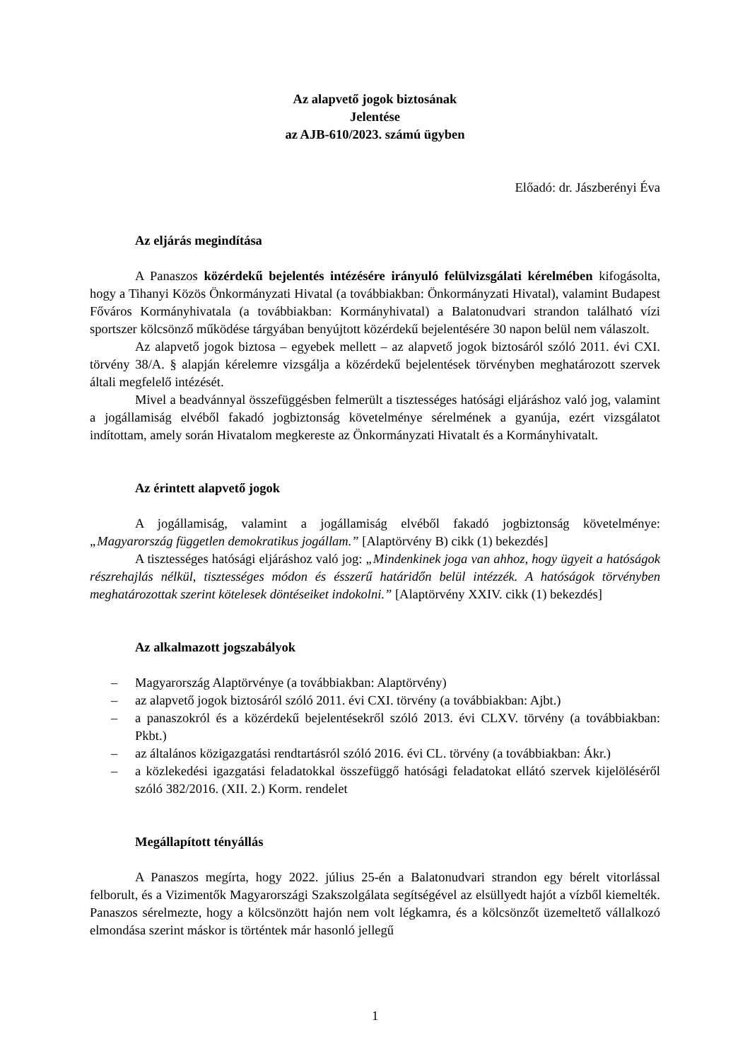Az alapvető jogok biztosának
Jelentése
az AJB-610/2023. számú ügyben
Előadó: dr. Jászberényi Éva
Az eljárás megindítása
A Panaszos közérdekű bejelentés intézésére irányuló felülvizsgálati kérelmében kifogásolta, hogy a Tihanyi Közös Önkormányzati Hivatal (a továbbiakban: Önkormányzati Hivatal), valamint Budapest Főváros Kormányhivatala (a továbbiakban: Kormányhivatal) a Balatonudvari strandon található vízi sportszer kölcsönző működése tárgyában benyújtott közérdekű bejelentésére 30 napon belül nem válaszolt.
Az alapvető jogok biztosa – egyebek mellett – az alapvető jogok biztosáról szóló 2011. évi CXI. törvény 38/A. § alapján kérelemre vizsgálja a közérdekű bejelentések törvényben meghatározott szervek általi megfelelő intézését.
Mivel a beadvánnyal összefüggésben felmerült a tisztességes hatósági eljáráshoz való jog, valamint a jogállamiság elvéből fakadó jogbiztonság követelménye sérelmének a gyanúja, ezért vizsgálatot indítottam, amely során Hivatalom megkereste az Önkormányzati Hivatalt és a Kormányhivatalt.
Az érintett alapvető jogok
A jogállamiság, valamint a jogállamiság elvéből fakadó jogbiztonság követelménye: „Magyarország független demokratikus jogállam.” [Alaptörvény B) cikk (1) bekezdés]
A tisztességes hatósági eljáráshoz való jog: „Mindenkinek joga van ahhoz, hogy ügyeit a hatóságok részrehajlás nélkül, tisztességes módon és ésszerű határidőn belül intézzék. A hatóságok törvényben meghatározottak szerint kötelesek döntéseiket indokolni.” [Alaptörvény XXIV. cikk (1) bekezdés]
Az alkalmazott jogszabályok
– Magyarország Alaptörvénye (a továbbiakban: Alaptörvény)
– az alapvető jogok biztosáról szóló 2011. évi CXI. törvény (a továbbiakban: Ajbt.)
– a panaszokról és a közérdekű bejelentésekről szóló 2013. évi CLXV. törvény (a továbbiakban: Pkbt.)
– az általános közigazgatási rendtartásról szóló 2016. évi CL. törvény (a továbbiakban: Ákr.)
– a közlekedési igazgatási feladatokkal összefüggő hatósági feladatokat ellátó szervek kijelöléséről szóló 382/2016. (XII. 2.) Korm. rendelet
Megállapított tényállás
A Panaszos megírta, hogy 2022. július 25-én a Balatonudvari strandon egy bérelt vitorlással felborult, és a Vizimentők Magyarországi Szakszolgálata segítségével az elsüllyedt hajót a vízből kiemelték. Panaszos sérelmezte, hogy a kölcsönzött hajón nem volt légkamra, és a kölcsönzőt üzemeltető vállalkozó elmondása szerint máskor is történtek már hasonló jellegű
1